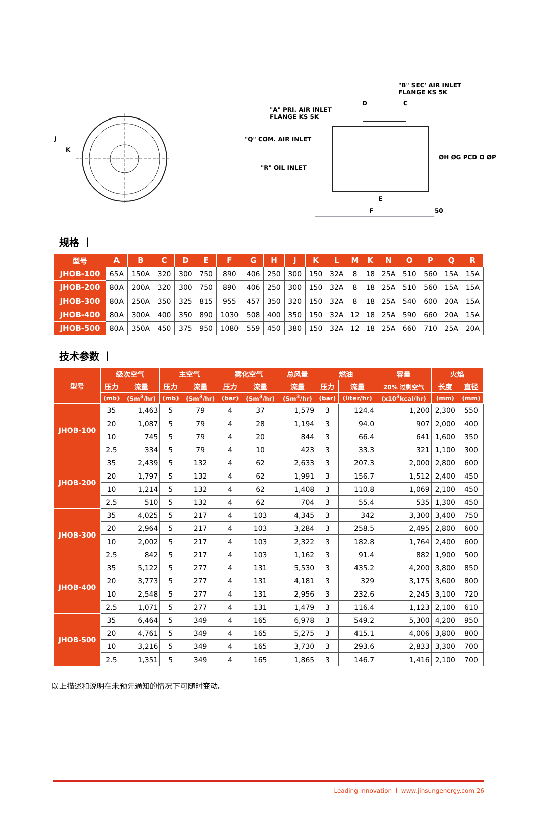J
K
"B" SEC' AIR INLET
FLANGE KS 5K
D C
"A" PRI. AIR INLET
FLANGE KS 5K
"Q" COM. AIR INLET
"R" OIL INLET
ØH ØG PCD O ØP
E
F 50
规格 ㅣ
| 型号 | A | B | C | D | E | F | G | H | J | K | L | M | K | N | O | P | Q | R |
| --- | --- | --- | --- | --- | --- | --- | --- | --- | --- | --- | --- | --- | --- | --- | --- | --- | --- | --- |
| JHOB-100 | 65A | 150A | 320 | 300 | 750 | 890 | 406 | 250 | 300 | 150 | 32A | 8 | 18 | 25A | 510 | 560 | 15A | 15A |
| JHOB-200 | 80A | 200A | 320 | 300 | 750 | 890 | 406 | 250 | 300 | 150 | 32A | 8 | 18 | 25A | 510 | 560 | 15A | 15A |
| JHOB-300 | 80A | 250A | 350 | 325 | 815 | 955 | 457 | 350 | 320 | 150 | 32A | 8 | 18 | 25A | 540 | 600 | 20A | 15A |
| JHOB-400 | 80A | 300A | 400 | 350 | 890 | 1030 | 508 | 400 | 350 | 150 | 32A | 12 | 18 | 25A | 590 | 660 | 20A | 15A |
| JHOB-500 | 80A | 350A | 450 | 375 | 950 | 1080 | 559 | 450 | 380 | 150 | 32A | 12 | 18 | 25A | 660 | 710 | 25A | 20A |
技术参数 ㅣ
| 型号 | 级次空气 | | 主空气 | | 雾化空气 | | 总风量 | 燃油 | | 容量 | 火焰 | |
| --- | --- | --- | --- | --- | --- | --- | --- | --- | --- | --- | --- | --- |
| | 压力 | 流量 | 压力 | 流量 | 压力 | 流量 | 流量 | 压力 | 流量 | 20% 过剩空气 | 长度 | 直径 |
| | (mb) | (Sm<sup>3</sup>/hr) | (mb) | (Sm<sup>3</sup>/hr) | (bar) | (Sm<sup>3</sup>/hr) | (Sm<sup>3</sup>/hr) | (bar) | (liter/hr) | (x10<sup>3</sup>kcal/hr) | (mm) | (mm) |
| JHOB-100 | 35 | 1,463 | 5 | 79 | 4 | 37 | 1,579 | 3 | 124.4 | 1,200 | 2,300 | 550 |
| | 20 | 1,087 | 5 | 79 | 4 | 28 | 1,194 | 3 | 94.0 | 907 | 2,000 | 400 |
| | 10 | 745 | 5 | 79 | 4 | 20 | 844 | 3 | 66.4 | 641 | 1,600 | 350 |
| | 2.5 | 334 | 5 | 79 | 4 | 10 | 423 | 3 | 33.3 | 321 | 1,100 | 300 |
| JHOB-200 | 35 | 2,439 | 5 | 132 | 4 | 62 | 2,633 | 3 | 207.3 | 2,000 | 2,800 | 600 |
| | 20 | 1,797 | 5 | 132 | 4 | 62 | 1,991 | 3 | 156.7 | 1,512 | 2,400 | 450 |
| | 10 | 1,214 | 5 | 132 | 4 | 62 | 1,408 | 3 | 110.8 | 1,069 | 2,100 | 450 |
| | 2.5 | 510 | 5 | 132 | 4 | 62 | 704 | 3 | 55.4 | 535 | 1,300 | 450 |
| JHOB-300 | 35 | 4,025 | 5 | 217 | 4 | 103 | 4,345 | 3 | 342 | 3,300 | 3,400 | 750 |
| | 20 | 2,964 | 5 | 217 | 4 | 103 | 3,284 | 3 | 258.5 | 2,495 | 2,800 | 600 |
| | 10 | 2,002 | 5 | 217 | 4 | 103 | 2,322 | 3 | 182.8 | 1,764 | 2,400 | 600 |
| | 2.5 | 842 | 5 | 217 | 4 | 103 | 1,162 | 3 | 91.4 | 882 | 1,900 | 500 |
| JHOB-400 | 35 | 5,122 | 5 | 277 | 4 | 131 | 5,530 | 3 | 435.2 | 4,200 | 3,800 | 850 |
| | 20 | 3,773 | 5 | 277 | 4 | 131 | 4,181 | 3 | 329 | 3,175 | 3,600 | 800 |
| | 10 | 2,548 | 5 | 277 | 4 | 131 | 2,956 | 3 | 232.6 | 2,245 | 3,100 | 720 |
| | 2.5 | 1,071 | 5 | 277 | 4 | 131 | 1,479 | 3 | 116.4 | 1,123 | 2,100 | 610 |
| JHOB-500 | 35 | 6,464 | 5 | 349 | 4 | 165 | 6,978 | 3 | 549.2 | 5,300 | 4,200 | 950 |
| | 20 | 4,761 | 5 | 349 | 4 | 165 | 5,275 | 3 | 415.1 | 4,006 | 3,800 | 800 |
| | 10 | 3,216 | 5 | 349 | 4 | 165 | 3,730 | 3 | 293.6 | 2,833 | 3,300 | 700 |
| | 2.5 | 1,351 | 5 | 349 | 4 | 165 | 1,865 | 3 | 146.7 | 1,416 | 2,100 | 700 |
以上描述和说明在未预先通知的情况下可随时变动。
Leading Innovation ㅣ www.jinsungenergy.com 26